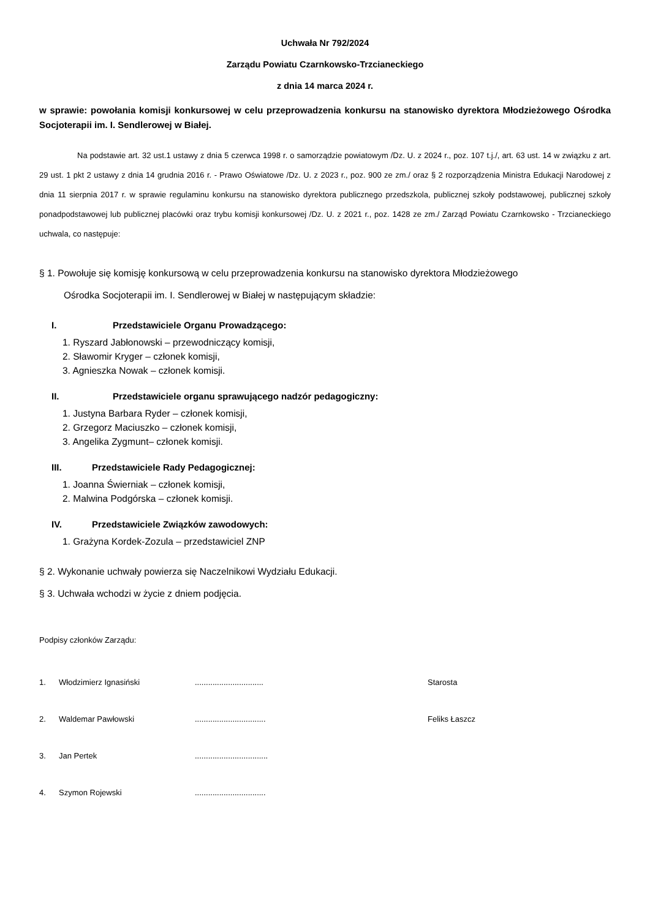Uchwała Nr 792/2024
Zarządu Powiatu Czarnkowsko-Trzcianeckiego
z dnia 14 marca 2024 r.
w sprawie: powołania komisji konkursowej w celu przeprowadzenia konkursu na stanowisko dyrektora Młodzieżowego Ośrodka Socjoterapii im. I. Sendlerowej w Białej.
Na podstawie art. 32 ust.1 ustawy z dnia 5 czerwca 1998 r. o samorządzie powiatowym /Dz. U. z 2024 r., poz. 107 t.j./, art. 63 ust. 14 w związku z art. 29 ust. 1 pkt 2 ustawy z dnia 14 grudnia 2016 r. - Prawo Oświatowe /Dz. U. z 2023 r., poz. 900 ze zm./ oraz § 2 rozporządzenia Ministra Edukacji Narodowej z dnia 11 sierpnia 2017 r. w sprawie regulaminu konkursu na stanowisko dyrektora publicznego przedszkola, publicznej szkoły podstawowej, publicznej szkoły ponadpodstawowej lub publicznej placówki oraz trybu komisji konkursowej /Dz. U. z 2021 r., poz. 1428 ze zm./ Zarząd Powiatu Czarnkowsko - Trzcianeckiego uchwala, co następuje:
§ 1. Powołuje się komisję konkursową w celu przeprowadzenia konkursu na stanowisko dyrektora Młodzieżowego
Ośrodka Socjoterapii im. I. Sendlerowej w Białej w następującym składzie:
I. Przedstawiciele Organu Prowadzącego:
1. Ryszard Jabłonowski – przewodniczący komisji,
2. Sławomir Kryger – członek komisji,
3. Agnieszka Nowak – członek komisji.
II. Przedstawiciele organu sprawującego nadzór pedagogiczny:
1. Justyna Barbara Ryder – członek komisji,
2. Grzegorz Maciuszko – członek komisji,
3. Angelika Zygmunt– członek komisji.
III. Przedstawiciele Rady Pedagogicznej:
1. Joanna Świerniak – członek komisji,
2. Malwina Podgórska – członek komisji.
IV. Przedstawiciele Związków zawodowych:
1. Grażyna Kordek-Zozula – przedstawiciel ZNP
§ 2. Wykonanie uchwały powierza się Naczelnikowi Wydziału Edukacji.
§ 3. Uchwała wchodzi w życie z dniem podjęcia.
Podpisy członków Zarządu:
1. Włodzimierz Ignasiński ............................... Starosta
2. Waldemar Pawłowski ................................ Feliks Łaszcz
3. Jan Pertek .................................
4. Szymon Rojewski ................................